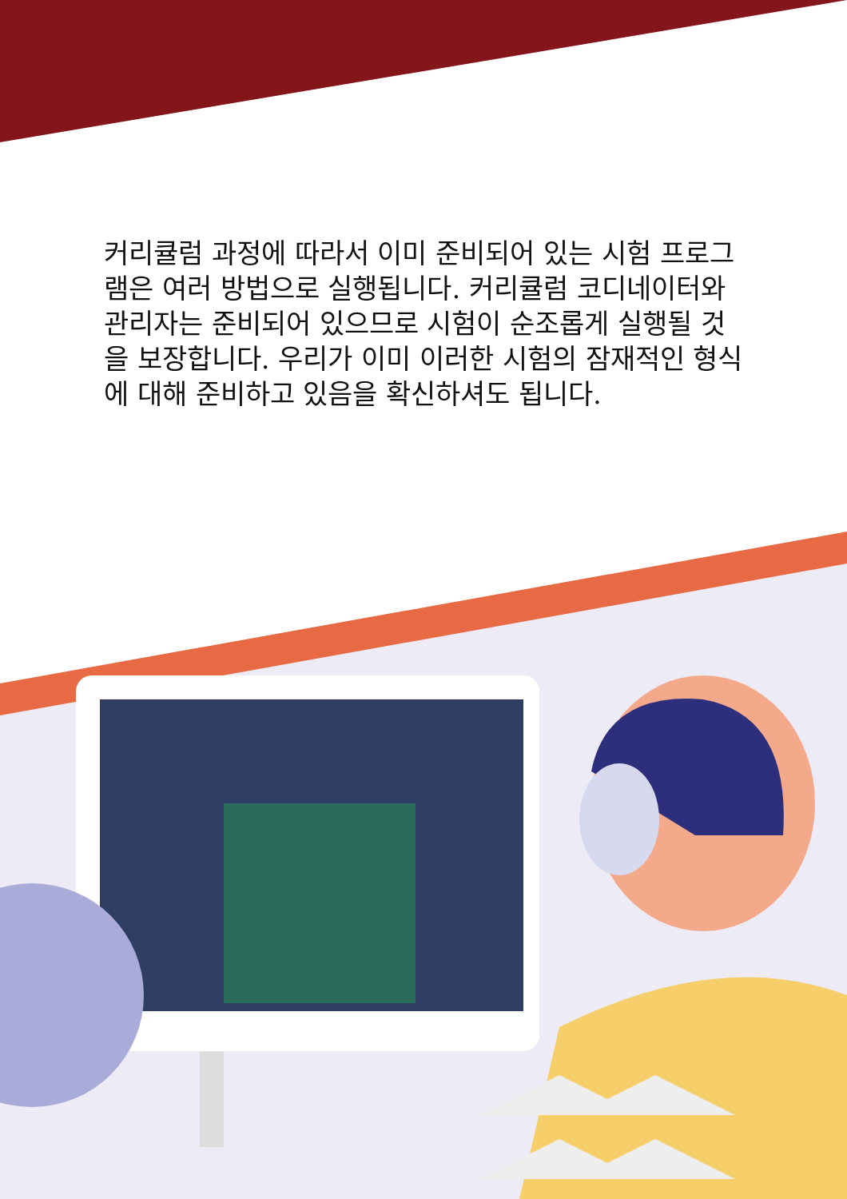커리큘럼 과정에 따라서 이미 준비되어 있는 시험 프로그램은 여러 방법으로 실행됩니다. 커리큘럼 코디네이터와 관리자는 준비되어 있으므로 시험이 순조롭게 실행될 것을 보장합니다. 우리가 이미 이러한 시험의 잠재적인 형식에 대해 준비하고 있음을 확신하셔도 됩니다.